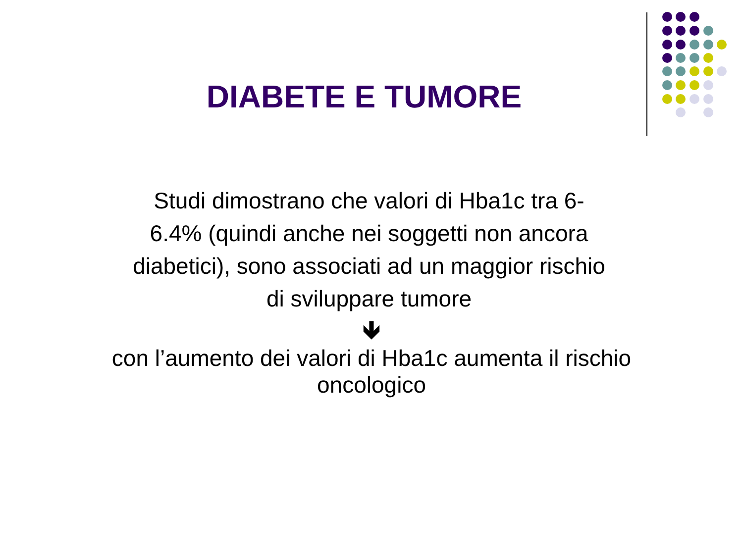DIABETE E TUMORE
Studi dimostrano che valori di Hba1c tra 6-6.4% (quindi anche nei soggetti non ancora diabetici), sono associati ad un maggior rischio di sviluppare tumore
🡻
con l’aumento dei valori di Hba1c aumenta il rischio oncologico